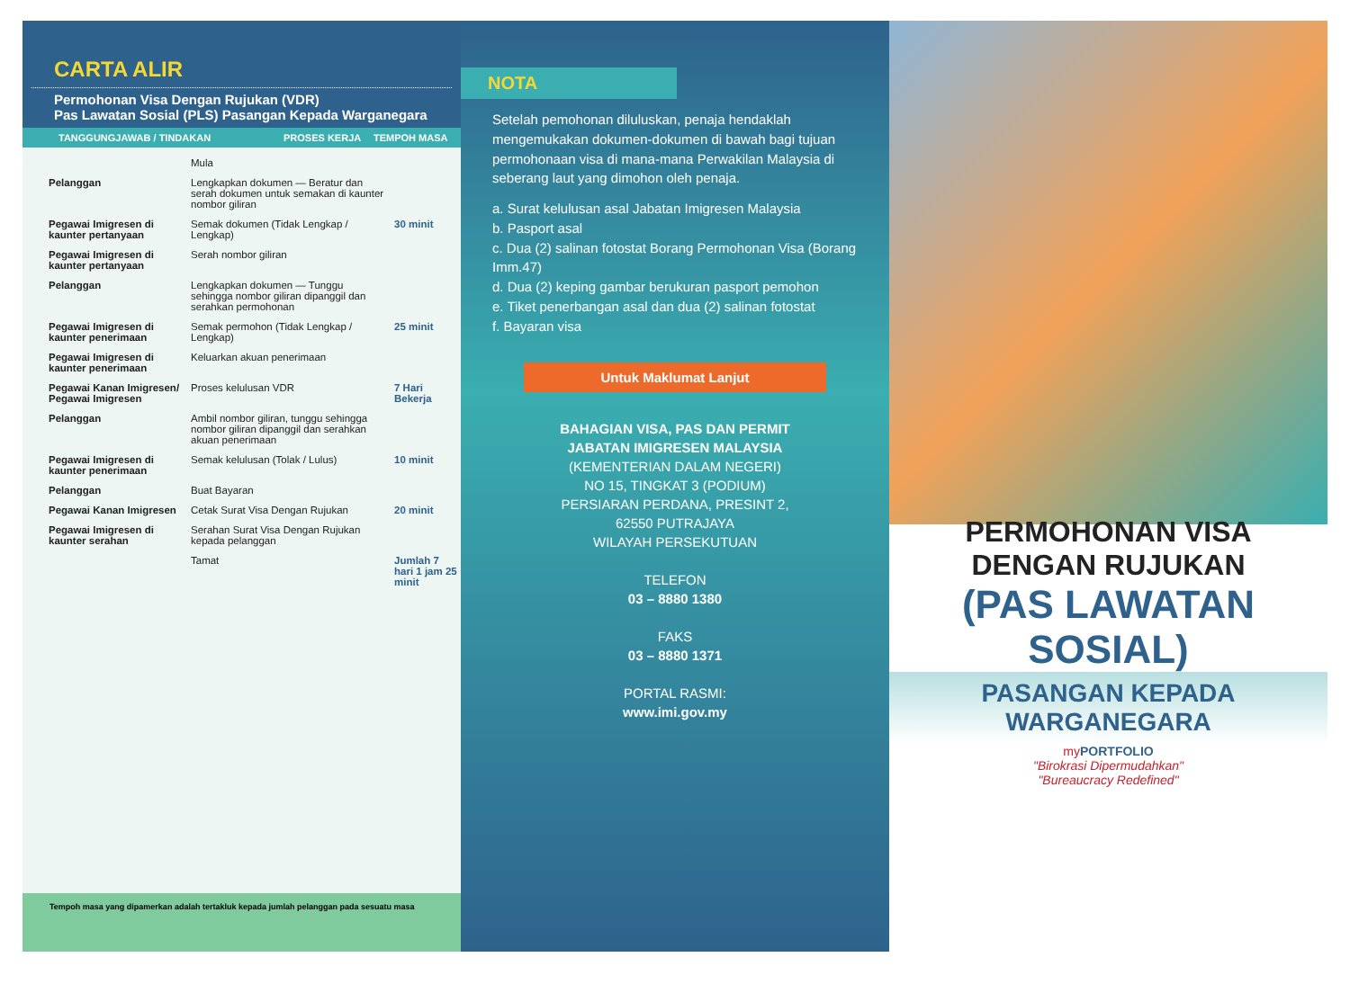CARTA ALIR
Permohonan Visa Dengan Rujukan (VDR)
Pas Lawatan Sosial (PLS) Pasangan Kepada Warganegara
TANGGUNGJAWAB / TINDAKAN PROSES KERJA TEMPOH MASA
| | Mula | |
| Pelanggan | Lengkapkan dokumen — Beratur dan serah dokumen untuk semakan di kaunter nombor giliran | |
| Pegawai Imigresen di kaunter pertanyaan | Semak dokumen (Tidak Lengkap / Lengkap) | 30 minit |
| Pegawai Imigresen di kaunter pertanyaan | Serah nombor giliran | |
| Pelanggan | Lengkapkan dokumen — Tunggu sehingga nombor giliran dipanggil dan serahkan permohonan | |
| Pegawai Imigresen di kaunter penerimaan | Semak permohon (Tidak Lengkap / Lengkap) | 25 minit |
| Pegawai Imigresen di kaunter penerimaan | Keluarkan akuan penerimaan | |
| Pegawai Kanan Imigresen/ Pegawai Imigresen | Proses kelulusan VDR | 7 Hari Bekerja |
| Pelanggan | Ambil nombor giliran, tunggu sehingga nombor giliran dipanggil dan serahkan akuan penerimaan | |
| Pegawai Imigresen di kaunter penerimaan | Semak kelulusan (Tolak / Lulus) | 10 minit |
| Pelanggan | Buat Bayaran | |
| Pegawai Kanan Imigresen | Cetak Surat Visa Dengan Rujukan | 20 minit |
| Pegawai Imigresen di kaunter serahan | Serahan Surat Visa Dengan Rujukan kepada pelanggan | |
| | Tamat | Jumlah 7 hari 1 jam 25 minit |
Tempoh masa yang dipamerkan adalah tertakluk kepada jumlah pelanggan pada sesuatu masa
NOTA
Setelah pemohonan diluluskan, penaja hendaklah mengemukakan dokumen-dokumen di bawah bagi tujuan permohonaan visa di mana-mana Perwakilan Malaysia di seberang laut yang dimohon oleh penaja.
a. Surat kelulusan asal Jabatan Imigresen Malaysia
b. Pasport asal
c. Dua (2) salinan fotostat Borang Permohonan Visa (Borang Imm.47)
d. Dua (2) keping gambar berukuran pasport pemohon
e. Tiket penerbangan asal dan dua (2) salinan fotostat
f. Bayaran visa
Untuk Maklumat Lanjut
BAHAGIAN VISA, PAS DAN PERMIT
JABATAN IMIGRESEN MALAYSIA
(KEMENTERIAN DALAM NEGERI)
NO 15, TINGKAT 3 (PODIUM)
PERSIARAN PERDANA, PRESINT 2,
62550 PUTRAJAYA
WILAYAH PERSEKUTUAN
TELEFON
03 – 8880 1380
FAKS
03 – 8880 1371
PORTAL RASMI:
www.imi.gov.my
PERMOHONAN VISA
DENGAN RUJUKAN
(PAS LAWATAN SOSIAL)
PASANGAN KEPADA WARGANEGARA
myPORTFOLIO
"Birokrasi Dipermudahkan"
"Bureaucracy Redefined"